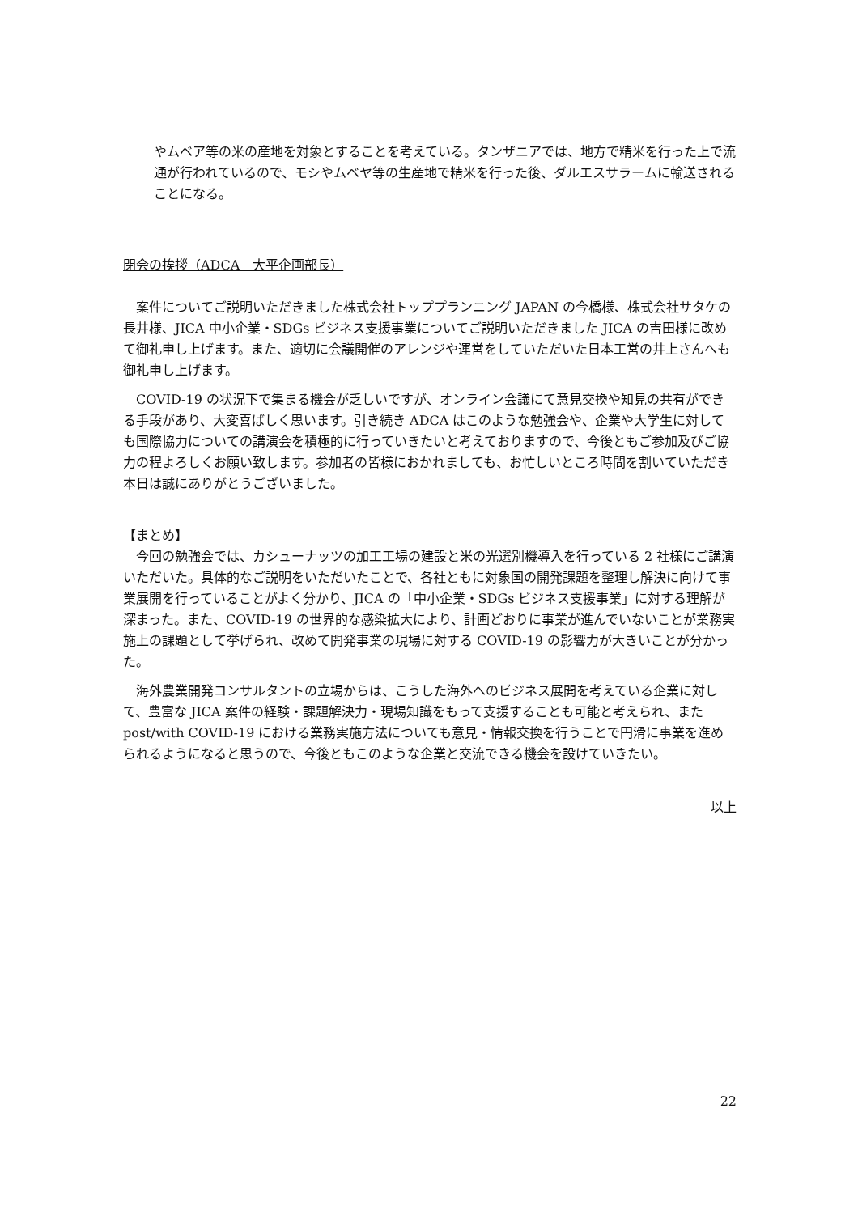やムベア等の米の産地を対象とすることを考えている。タンザニアでは、地方で精米を行った上で流通が行われているので、モシやムベヤ等の生産地で精米を行った後、ダルエスサラームに輸送されることになる。
閉会の挨拶（ADCA　大平企画部長）
案件についてご説明いただきました株式会社トッププランニング JAPAN の今橋様、株式会社サタケの長井様、JICA 中小企業・SDGs ビジネス支援事業についてご説明いただきました JICA の吉田様に改めて御礼申し上げます。また、適切に会議開催のアレンジや運営をしていただいた日本工営の井上さんへも御礼申し上げます。
COVID-19 の状況下で集まる機会が乏しいですが、オンライン会議にて意見交換や知見の共有ができる手段があり、大変喜ばしく思います。引き続き ADCA はこのような勉強会や、企業や大学生に対しても国際協力についての講演会を積極的に行っていきたいと考えておりますので、今後ともご参加及びご協力の程よろしくお願い致します。参加者の皆様におかれましても、お忙しいところ時間を割いていただき本日は誠にありがとうございました。
【まとめ】
今回の勉強会では、カシューナッツの加工工場の建設と米の光選別機導入を行っている 2 社様にご講演いただいた。具体的なご説明をいただいたことで、各社ともに対象国の開発課題を整理し解決に向けて事業展開を行っていることがよく分かり、JICA の「中小企業・SDGs ビジネス支援事業」に対する理解が深まった。また、COVID-19 の世界的な感染拡大により、計画どおりに事業が進んでいないことが業務実施上の課題として挙げられ、改めて開発事業の現場に対する COVID-19 の影響力が大きいことが分かった。
海外農業開発コンサルタントの立場からは、こうした海外へのビジネス展開を考えている企業に対して、豊富な JICA 案件の経験・課題解決力・現場知識をもって支援することも可能と考えられ、また post/with COVID-19 における業務実施方法についても意見・情報交換を行うことで円滑に事業を進められるようになると思うので、今後ともこのような企業と交流できる機会を設けていきたい。
以上
22